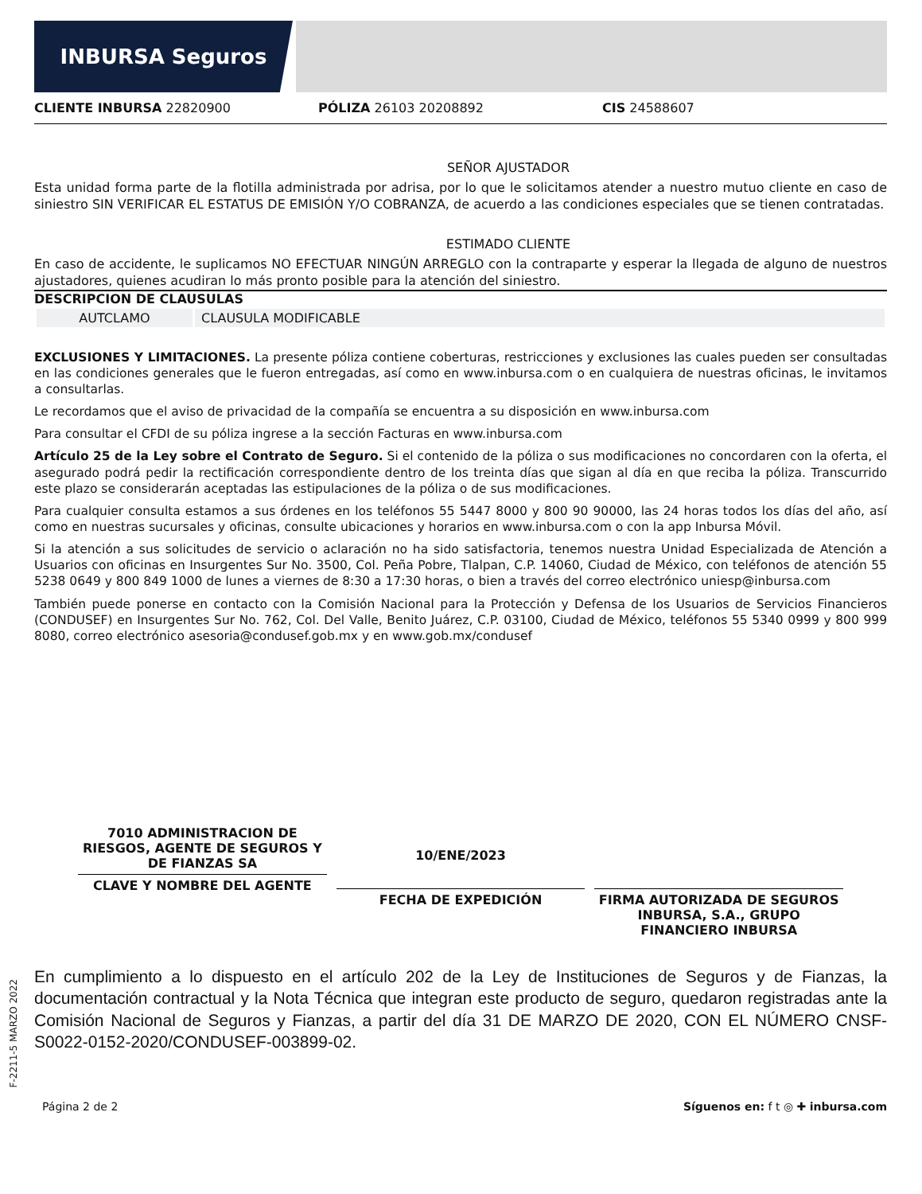F-2211-5 MARZO 2022
INBURSA Seguros
CLIENTE INBURSA 22820900 PÓLIZA 26103 20208892 CIS 24588607
SEÑOR AJUSTADOR
Esta unidad forma parte de la flotilla administrada por adrisa, por lo que le solicitamos atender a nuestro mutuo cliente en caso de siniestro SIN VERIFICAR EL ESTATUS DE EMISIÓN Y/O COBRANZA, de acuerdo a las condiciones especiales que se tienen contratadas.
ESTIMADO CLIENTE
En caso de accidente, le suplicamos NO EFECTUAR NINGÚN ARREGLO con la contraparte y esperar la llegada de alguno de nuestros ajustadores, quienes acudiran lo más pronto posible para la atención del siniestro.
DESCRIPCION DE CLAUSULAS
| AUTCLAMO | CLAUSULA MODIFICABLE |
EXCLUSIONES Y LIMITACIONES. La presente póliza contiene coberturas, restricciones y exclusiones las cuales pueden ser consultadas en las condiciones generales que le fueron entregadas, así como en www.inbursa.com o en cualquiera de nuestras oficinas, le invitamos a consultarlas.
Le recordamos que el aviso de privacidad de la compañía se encuentra a su disposición en www.inbursa.com
Para consultar el CFDI de su póliza ingrese a la sección Facturas en www.inbursa.com
Artículo 25 de la Ley sobre el Contrato de Seguro. Si el contenido de la póliza o sus modificaciones no concordaren con la oferta, el asegurado podrá pedir la rectificación correspondiente dentro de los treinta días que sigan al día en que reciba la póliza. Transcurrido este plazo se considerarán aceptadas las estipulaciones de la póliza o de sus modificaciones.
Para cualquier consulta estamos a sus órdenes en los teléfonos 55 5447 8000 y 800 90 90000, las 24 horas todos los días del año, así como en nuestras sucursales y oficinas, consulte ubicaciones y horarios en www.inbursa.com o con la app Inbursa Móvil.
Si la atención a sus solicitudes de servicio o aclaración no ha sido satisfactoria, tenemos nuestra Unidad Especializada de Atención a Usuarios con oficinas en Insurgentes Sur No. 3500, Col. Peña Pobre, Tlalpan, C.P. 14060, Ciudad de México, con teléfonos de atención 55 5238 0649 y 800 849 1000 de lunes a viernes de 8:30 a 17:30 horas, o bien a través del correo electrónico uniesp@inbursa.com
También puede ponerse en contacto con la Comisión Nacional para la Protección y Defensa de los Usuarios de Servicios Financieros (CONDUSEF) en Insurgentes Sur No. 762, Col. Del Valle, Benito Juárez, C.P. 03100, Ciudad de México, teléfonos 55 5340 0999 y 800 999 8080, correo electrónico asesoria@condusef.gob.mx y en www.gob.mx/condusef
7010 ADMINISTRACION DE RIESGOS, AGENTE DE SEGUROS Y DE FIANZAS SA
CLAVE Y NOMBRE DEL AGENTE
10/ENE/2023
FECHA DE EXPEDICIÓN
FIRMA AUTORIZADA DE SEGUROS INBURSA, S.A., GRUPO FINANCIERO INBURSA
En cumplimiento a lo dispuesto en el artículo 202 de la Ley de Instituciones de Seguros y de Fianzas, la documentación contractual y la Nota Técnica que integran este producto de seguro, quedaron registradas ante la Comisión Nacional de Seguros y Fianzas, a partir del día 31 DE MARZO DE 2020, CON EL NÚMERO CNSF-S0022-0152-2020/CONDUSEF-003899-02.
Página 2 de 2 Síguenos en: f t ◎ ✚ inbursa.com